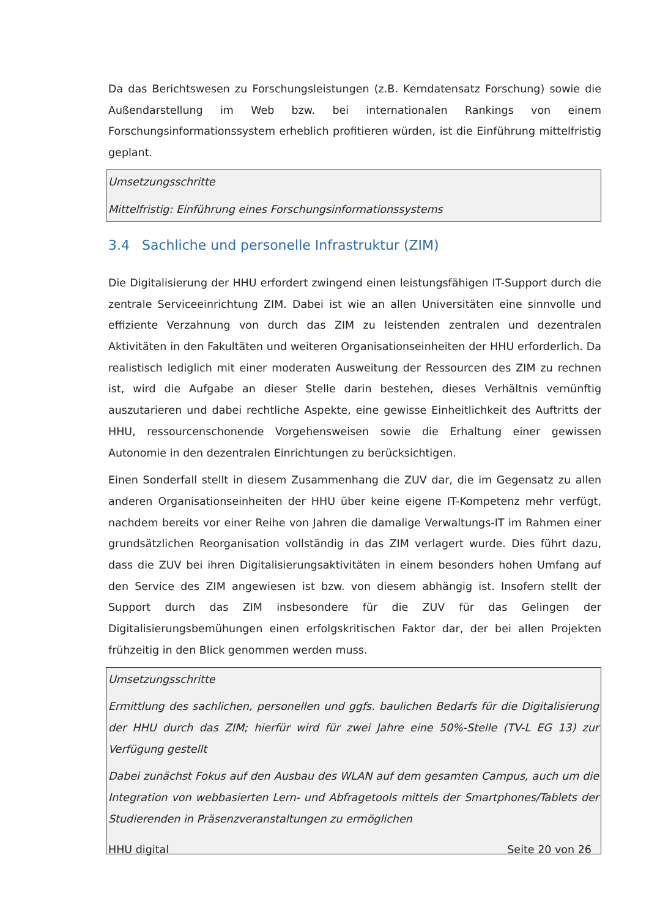Da das Berichtswesen zu Forschungsleistungen (z.B. Kerndatensatz Forschung) sowie die Außendarstellung im Web bzw. bei internationalen Rankings von einem Forschungsinformationssystem erheblich profitieren würden, ist die Einführung mittelfristig geplant.
Umsetzungsschritte
Mittelfristig: Einführung eines Forschungsinformationssystems
3.4 Sachliche und personelle Infrastruktur (ZIM)
Die Digitalisierung der HHU erfordert zwingend einen leistungsfähigen IT-Support durch die zentrale Serviceeinrichtung ZIM. Dabei ist wie an allen Universitäten eine sinnvolle und effiziente Verzahnung von durch das ZIM zu leistenden zentralen und dezentralen Aktivitäten in den Fakultäten und weiteren Organisationseinheiten der HHU erforderlich. Da realistisch lediglich mit einer moderaten Ausweitung der Ressourcen des ZIM zu rechnen ist, wird die Aufgabe an dieser Stelle darin bestehen, dieses Verhältnis vernünftig auszutarieren und dabei rechtliche Aspekte, eine gewisse Einheitlichkeit des Auftritts der HHU, ressourcenschonende Vorgehensweisen sowie die Erhaltung einer gewissen Autonomie in den dezentralen Einrichtungen zu berücksichtigen.
Einen Sonderfall stellt in diesem Zusammenhang die ZUV dar, die im Gegensatz zu allen anderen Organisationseinheiten der HHU über keine eigene IT-Kompetenz mehr verfügt, nachdem bereits vor einer Reihe von Jahren die damalige Verwaltungs-IT im Rahmen einer grundsätzlichen Reorganisation vollständig in das ZIM verlagert wurde. Dies führt dazu, dass die ZUV bei ihren Digitalisierungsaktivitäten in einem besonders hohen Umfang auf den Service des ZIM angewiesen ist bzw. von diesem abhängig ist. Insofern stellt der Support durch das ZIM insbesondere für die ZUV für das Gelingen der Digitalisierungsbemühungen einen erfolgskritischen Faktor dar, der bei allen Projekten frühzeitig in den Blick genommen werden muss.
Umsetzungsschritte
Ermittlung des sachlichen, personellen und ggfs. baulichen Bedarfs für die Digitalisierung der HHU durch das ZIM; hierfür wird für zwei Jahre eine 50%-Stelle (TV-L EG 13) zur Verfügung gestellt
Dabei zunächst Fokus auf den Ausbau des WLAN auf dem gesamten Campus, auch um die Integration von webbasierten Lern- und Abfragetools mittels der Smartphones/Tablets der Studierenden in Präsenzveranstaltungen zu ermöglichen
HHU digital Seite 20 von 26